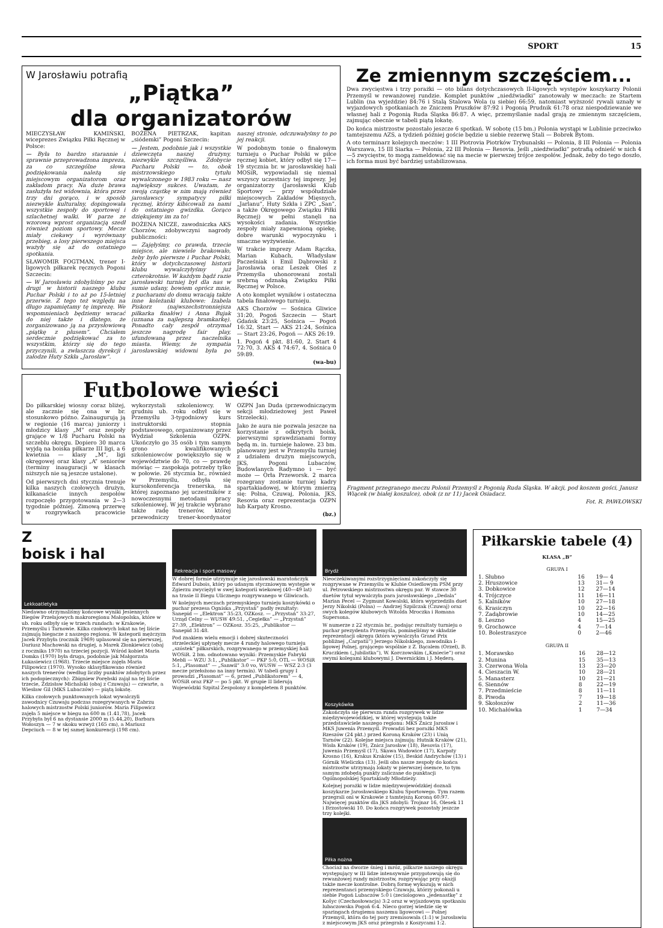SPORT 15
W Jarosławiu potrafią
„Piątka”
dla organizatorów
MIECZYSŁAW KAMIŃSKI, wiceprezes Związku Piłki Ręcznej w Polsce:
— Była to bardzo starannie i sprawnie przeprowadzona impreza, za co szczególne słowa podziękowania należą się miejscowym organizatorom oraz zakładom pracy. Na duże brawa zasłużyła też widownia, która przez trzy dni gorąco, i w sposób niezwykle kulturalny, dopingowała wszystkie zespoły do sportowej i szlachetnej walki. W parze ze wzorową wprost organizacją szedł również poziom sportowy. Mecze miały ciekawy i wyrównany przebieg, a losy pierwszego miejsca ważyły się aż do ostatniego spotkania.
SŁAWOMIR FOGTMAN, trener I-ligowych piłkarek ręcznych Pogoni Szczecin:
— W Jarosławiu zdobyliśmy po raz drugi w historii naszego klubu Puchar Polski i to aż po 15-letniej przerwie. Z tego też względu na długo zapamiętamy tę imprezę. We wspomnieniach będziemy wracać do niej także i dlatego, że zorganizowano ją na przysłowiową „piątkę z plusem”. Chciałem serdecznie podziękować za to wszystkim, którzy się do tego przyczynili, a zwłaszcza dyrekcji i załodze Huty Szkła „Jarosław”.
BOŻENA PIETRZAK, kapitan „siódemki” Pogoni Szczecin:
— Jestem, podobnie jak i wszystkie dziewczęta naszej drużyny, niezwykle szczęśliwa. Zdobycie Pucharu Polski — to, obok mistrzowskiego tytułu wywalczonego w 1983 roku — nasz największy sukces. Uważam, że swoją cząstkę w nim mają również jarosławscy sympatycy piłki ręcznej, którzy kibicowali za nami do ostatniego gwizdka. Gorąco dziękujemy im za to!
BOŻENA NICZE, zawodniczka AKS Chorzów, zdobywczyni nagrody publiczności:
— Zajęłyśmy, co prawda, trzecie miejsce, ale niewiele brakowało, żeby było pierwsze i Puchar Polski, który w dotychczasowej historii klubu wywalczyłyśmy już czterokrotnie. W każdym bądź razie jarosławski turniej był dla nas w sumie udany, bowiem oprócz mnie, z pucharami do domu wracają także inne koleżanki klubowe: Izabela Piskorz (najwszechstronniejsza piłkarka finałów) i Anna Bujak (uznana za najlepszą bramkarkę). Ponadto cały zespół otrzymał jeszcze nagrodę fair play, ufundowaną przez naczelnika miasta. Wiemy, że sympatia jarosławskiej widowni była po naszej stronie, odczuwałyśmy to po jej reakcji.
W podobnym tonie o finałowym turnieju o Puchar Polski w piłce ręcznej kobiet, który odbył się 17—19 stycznia br. w jarosławskiej hali MOSiR, wypowiadali się niemal wszyscy uczestnicy tej imprezy. Jej organizatorzy (Jarosławski Klub Sportowy — przy współudziale miejscowych Zakładów Mięsnych, „Jarlanu”, Huty Szkła i ZPC „San”, a także Okręgowego Związku Piłki Ręcznej) w pełni stanęli na wysokości zadania. Wszystkie zespoły miały zapewnioną opiekę, dobre warunki wypoczynku i smaczne wyżywienie.
W trakcie imprezy Adam Rączka, Marian Kubach, Władysław Pacześniak i Emil Dąbrowski z Jarosławia oraz Leszek Oleś z Przemyśla uhonorowani zostali srebrną odznaką Związku Piłki Ręcznej w Polsce.
A oto komplet wyników i ostateczna tabela finałowego turnieju.
AKS Chorzów — Sośnica Gliwice 31:20, Pogoń Szczecin — Start Gdańsk 23:25, Sośnica — Pogoń 16:32, Start — AKS 21:24, Sośnica — Start 23:26, Pogoń — AKS 26:19.
1. Pogoń 4 pkt. 81:60, 2. Start 4 72:70, 3. AKS 4 74:67, 4. Sośnica 0 59:89.
(wa-bu)
Futbolowe wieści
Do piłkarskiej wiosny coraz bliżej, ale zacznie się ona w br. stosunkowo późno. Zainaugurują ją w regionie (16 marca) juniorzy i młodzicy klasy „M” oraz zespoły grające w 1/8 Pucharu Polski na szczeblu okręgu. Dopiero 30 marca wyjdą na boiska piłkarze III ligi, a 6 kwietnia — klasy „M”, ligi okręgowej oraz klasy „A” seniorów (terminy inauguracji w klasach niższych nie są jeszcze ustalone).
Od pierwszych dni stycznia trenuje kilka naszych czołowych drużyn, kilkanaście innych zespołów rozpoczęło przygotowania w 2—3 tygodnie później. Zimową przerwę w rozgrywkach pracowicie wykorzystali szkoleniowcy. W grudniu ub. roku odbył się w Przemyślu 3-tygodniowy kurs instruktorski stopnia podstawowego, organizowany przez Wydział Szkolenia OZPN. Ukończyło go 35 osób i tym samym grono kwalifikowanych szkoleniowców powiększyło się w województwie do 70, co — prawdę mówiąc — zaspokaja potrzeby tylko w połowie. 26 stycznia br., również w Przemyślu, odbyła się kursokonferencja trenerska, na której zapoznano jej uczestników z nowoczesnymi metodami pracy szkoleniowej. W jej trakcie wybrano także radę trenerów, której przewodniczy trener-koordynator OZPN Jan Duda (przewodniczącym sekcji młodzieżowej jest Paweł Strzelecki).
Jako że aura nie pozwala jeszcze na korzystanie z odkrytych boisk, pierwszymi sprawdzianami formy będą m. in. turnieje halowe. 23 bm. planowany jest w Przemyślu turniej z udziałem drużyn miejscowych, JKS, Pogoni Lubaczów, Budowlanych Radymno i — być może — Orła Przeworsk. 2 marca rozegrany zostanie turniej kadry spartakiadowej, w którym zmierzą się: Polna, Czuwaj, Polonia, JKS, Resovia oraz reprezentacja OZPN lub Karpaty Krosno.
(bz.)
Ze zmiennym szczęściem...
Dwa zwycięstwa i trzy porażki — oto bilans dotychczasowych II-ligowych występów koszykarzy Polonii Przemyśl w rewanżowej rundzie. Komplet punktów „niedźwiadki” zanotowały w meczach: ze Startem Lublin (na wyjeździe) 84:76 i Stalą Stalowa Wola (u siebie) 66:59, natomiast wyższość rywali uznały w wyjazdowych spotkaniach ze Zniczem Pruszków 87:92 i Pogonią Prudnik 61:78 oraz niespodziewanie we własnej hali z Pogonią Ruda Śląska 86:87. A więc, przemyślanie nadal grają ze zmiennym szczęściem, zajmując obecnie w tabeli piątą lokatę.
Do końca mistrzostw pozostało jeszcze 6 spotkań. W sobotę (15 bm.) Polonia wystąpi w Lublinie przeciwko tamtejszemu AZS, a tydzień później goście będzie u siebie rezerwę Stali — Bobrek Bytom.
A oto terminarz kolejnych meczów: 1 III Piotrovia Piotrków Trybunalski — Polonia, 8 III Polonia — Polonia Warszawa, 15 III Siarka — Polonia, 22 III Polonia — Resovia. Jeśli „niedźwiadki” potrafią odnieść w nich 4—5 zwycięstw, to mogą zameldować się na mecie w pierwszej trójce zespołów. Jednak, żeby do tego doszło, ich forma musi być bardziej ustabilizowana.
Fragment przegranego meczu Polonii Przemyśl z Pogonią Ruda Śląska. W akcji, pod koszem gości, Janusz Wiącek (w białej koszulce), obok (z nr 11) Jacek Osiadacz.
Fot. R. PAWŁOWSKI
Z
boisk i hal
Lekkoatletyka
Niedawno otrzymaliśmy końcowe wyniki Jesiennych Biegów Przełajowych makroregionu Małopolska, które w ub. roku odbyły się w trzech rundach: w Krakowie, Przemyślu i Tarnowie. Kilka czołowych lokat na tej liście zajmują biegacze z naszego regionu. W kategorii mężczyzn Jacek Przybyła (rocznik 1969) uplasował się na pierwszej, Dariusz Machowski na drugiej, a Marek Złonkiewicz (obaj z rocznika 1970) na trzeciej pozycji. Wśród kobiet Maria Domka (1970) była druga, podobnie jak Małgorzata Łukasiewicz (1968). Trzecie miejsce zajęła Maria Filipowicz (1970). Wysoko sklasyfikowano również naszych trenerów (według liczby punktów zdobytych przez ich podopiecznych): Zbigniew Porębski zajął na tej liście trzecie, Zdzisław Michalski (obaj z Czuwaju) — czwarte, a Wiesław Gil (MKS Lubaczów) — piątą lokatę.
Kilka czołowych punktowanych lokat wywalczyli zawodnicy Czuwaju podczas rozegrywanych w Zabrzu halowych mistrzostw Polski juniorów. Maria Filipowicz zajęła 5 miejsce w biegu na 600 m (1.41,78), Jacek Przybyła był 6 na dystansie 2000 m (5.44,20), Barbara Wołoszyn — 7 w skoku wzwyż (165 cm), a Mariusz Depciuch — 8 w tej samej konkurencji (198 cm).
Rekreacja i sport masowy
W dobrej formie utrzymuje się jarosławski maratończyk Edward Dubois, który po udanym styczniowym występie w Zgierzu zwyciężył w swej kategorii wiekowej (40—49 lat) na trasie II Biegu Ulicznego rozgrywanego w Gliwicach.
W kolejnych meczach przemyskiego turnieju koszykówki o puchar prezesa Ogniska „Przystań” padły rezultaty: Sanepid — „Elektron” 35:23, OZKosz. — „Przystań” 33:27, Urząd Celny — WUSW 49:51, „Cegiełka” — „Przystań” 27:39, „Elektron” — OZKosz. 35:25, „Publikator — Sanepid 31:48.
Pod znakiem wielu emocji i dobrej skuteczności strzeleckiej upłynęły mecze 4 rundy halowego turnieju „szóstek” piłkarskich, rozgrywanego w przemyskiej hali WOSiR. 2 bm. odnotowano wyniki: Przemyskie Fabryki Mebli — WZU 3:1, „Publikator” — PKP 5:0, OTL — WOSiR 5:1, „Plasomat” — „Sanwil” 3:0 vo, WUSW — WSZ 2:3 (3 mecze przełożono na inny termin). W tabeli grupy I prowadzi „Plasomat” — 6, przed „Publikatorem” — 4, WOSiR oraz PKP — po 5 pkt. W grupie II liderują Wojewódzki Szpital Zespolony z kompletem 8 punktów.
Brydż
Nieoczekiwanymi rozstrzygnięciami zakończyły się rozgrywane w Przemyślu w Klubie Osiedlowym PSM przy ul. Petrowskiego mistrzostwa okręgu par. W stawce 30 duetów tytuł wywalczyła para jarosławskiego „Dedala” Marian Pecel — Zygmunt Kowalski, która wyprzedziła duet Jerzy Nikolski (Polna) — Andrzej Szpilczak (Czuwaj) oraz swych kolegów klubowych Witolda Mroczka i Romana Supersona.
W numerze z 22 stycznia br., podając rezultaty turnieju o puchar prezydenta Przemyśla, pominęliśmy w składzie reprezentacji okręgu (która wywalczyła Grand Prix pobliżnej „Carpatii”) Jerzego Nikolskiego, zawodnika I-ligowej Polnej, grającego wspólnie z Z. Bącalem (Orzeł), B. Kruczkiem („Jubilatka”), W. Korczowskim („Kmiecie”) oraz swymi kolegami klubowymi J. Dwernickim i J. Męderą.
Koszykówka
Zakończyła się pierwsza runda rozgrywek w lidze międzywojewódzkiej, w której występują także przedstawiciele naszego regionu: MKS Znicz Jarosław i MKS Juwenia Przemyśl. Prowadzi bez porażki MKS Rzeszów (24 pkt.) przed Koroną Kraków (23) i Unią Tarnów (22). Kolejne miejsca zajmują: Hutnik Kraków (21), Wisła Kraków (19), Znicz Jarosław (18), Resovia (17), Juwenia Przemyśl (17), Skawa Wadowice (17), Karpaty Krosno (16), Krakus Kraków (15), Beskid Andrychów (13) i Górnik Wieliczka (13). Jeśli oba nasze zespoły do końca mistrzostw utrzymają lokaty w pierwszej ósemce, to tym samym zdobędą punkty zaliczane do punktacji Ogólnopolskiej Spartakiady Młodzieży.
Kolejnej porażki w lidze międzywojewódzkiej doznali koszykarze Jarosławskiego Klubu Sportowego. Tym razem przegrali oni w Krakowie z tamtejszą Koroną 60:97. Najwięcej punktów dla JKS zdobyli: Trojnar 16, Olesek 11 i Brzostowski 10. Do końca rozgrywek pozostały jeszcze trzy kolejki.
Piłka nożna
Chociaż na dworze śnieg i mróz, piłkarze naszego okręgu występujący w III lidze intensywnie przygotowują się do rewanżowej rundy mistrzostw, rozgrywając przy okazji także mecze kontrolne. Dobrą formę wykazują w nich reprezentanci przemyskiego Czuwaju, którzy pokonali u siebie Pogoń Lubaczów 5:0 i (zeciologowa „jedenastkę” z Košyc (Czechosłowacja) 3:2 oraz w wyjazdowym spotkaniu lubaczowska Pogoń 6:4. Nieco gorzej wiedzie się w sparingach drugiemu naszemu ligowcowi — Polnej Przemyśl, która do tej pory zremisowała (1:1) w Jarosławiu z miejscowym JKS oraz przegrała z Koszycami 1:2.
Piłkarskie tabele (4)
KLASA „B”
GRUPA I
| 1. Słubno | 16 | 19— 4 |
| 2. Hruszowice | 13 | 31— 9 |
| 3. Dobkowice | 12 | 27—14 |
| 4. Trójczyce | 11 | 16—11 |
| 5. Kalników | 10 | 27—18 |
| 6. Krasiczyn | 10 | 22—16 |
| 7. Zadąbrowie | 10 | 14—25 |
| 8. Leszno | 4 | 15—25 |
| 9. Grochowce | 4 | 7—14 |
| 10. Bolestraszyce | 0 | 2—46 |
GRUPA II
| 1. Morawsko | 16 | 28—12 |
| 2. Munina | 15 | 35—13 |
| 3. Czerwona Wola | 13 | 23—20 |
| 4. Cieszacin W. | 10 | 28—21 |
| 5. Manasterz | 10 | 21—21 |
| 6. Siennów | 8 | 22—19 |
| 7. Przedmieście | 8 | 11—11 |
| 8. Piwoda | 7 | 19—18 |
| 9. Skołoszów | 2 | 11—36 |
| 10. Michałówka | 1 | 7—34 |